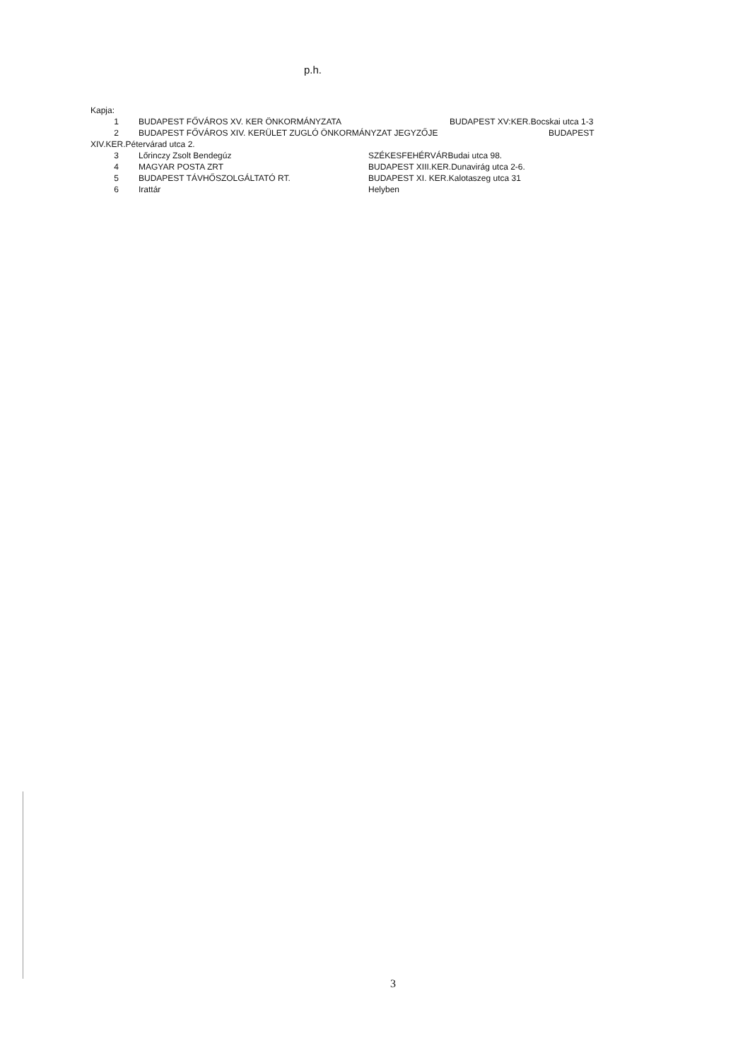p.h.
Kapja:
1 BUDAPEST FŐVÁROS XV. KER ÖNKORMÁNYZATA BUDAPEST XV:KER.Bocskai utca 1-3
2 BUDAPEST FŐVÁROS XIV. KERÜLET ZUGLÓ ÖNKORMÁNYZAT JEGYZŐJE BUDAPEST
XIV.KER.Pétervárad utca 2.
3 Lőrinczy Zsolt Bendegúz SZÉKESFEHÉRVÁRBudai utca 98.
4 MAGYAR POSTA ZRT BUDAPEST XIII.KER.Dunavirág utca 2-6.
5 BUDAPEST TÁVHŐSZOLGÁLTATÓ RT. BUDAPEST XI. KER.Kalotaszeg utca 31
6 Irattár Helyben
3